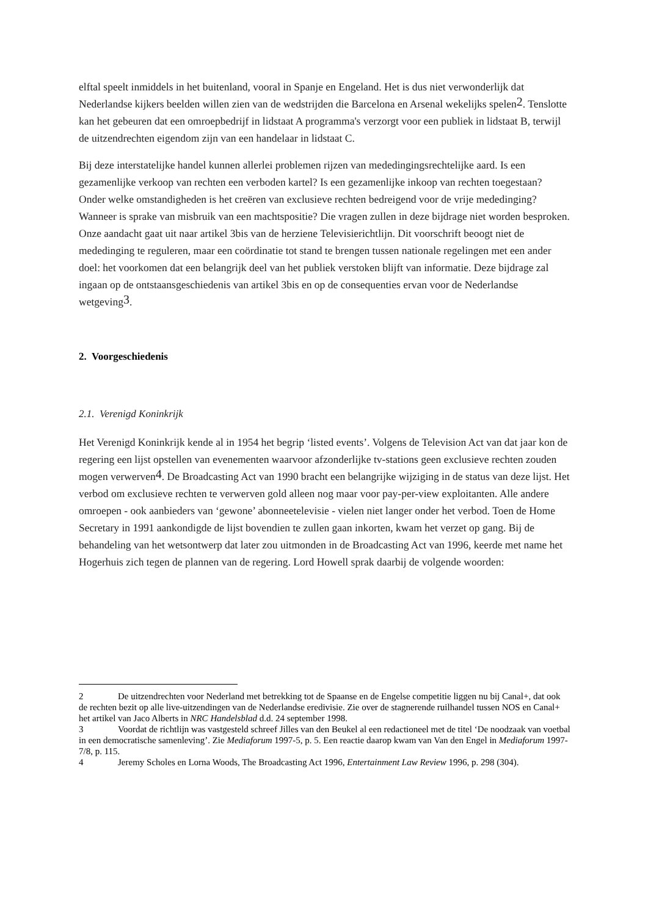elftal speelt inmiddels in het buitenland, vooral in Spanje en Engeland. Het is dus niet verwonderlijk dat Nederlandse kijkers beelden willen zien van de wedstrijden die Barcelona en Arsenal wekelijks spelen2. Tenslotte kan het gebeuren dat een omroepbedrijf in lidstaat A programma's verzorgt voor een publiek in lidstaat B, terwijl de uitzendrechten eigendom zijn van een handelaar in lidstaat C.
Bij deze interstatelijke handel kunnen allerlei problemen rijzen van mededingingsrechtelijke aard. Is een gezamenlijke verkoop van rechten een verboden kartel? Is een gezamenlijke inkoop van rechten toegestaan? Onder welke omstandigheden is het creëren van exclusieve rechten bedreigend voor de vrije mededinging? Wanneer is sprake van misbruik van een machtspositie? Die vragen zullen in deze bijdrage niet worden besproken. Onze aandacht gaat uit naar artikel 3bis van de herziene Televisierichtlijn. Dit voorschrift beoogt niet de mededinging te reguleren, maar een coördinatie tot stand te brengen tussen nationale regelingen met een ander doel: het voorkomen dat een belangrijk deel van het publiek verstoken blijft van informatie. Deze bijdrage zal ingaan op de ontstaansgeschiedenis van artikel 3bis en op de consequenties ervan voor de Nederlandse wetgeving3.
2. Voorgeschiedenis
2.1. Verenigd Koninkrijk
Het Verenigd Koninkrijk kende al in 1954 het begrip ‘listed events’. Volgens de Television Act van dat jaar kon de regering een lijst opstellen van evenementen waarvoor afzonderlijke tv-stations geen exclusieve rechten zouden mogen verwerven4. De Broadcasting Act van 1990 bracht een belangrijke wijziging in de status van deze lijst. Het verbod om exclusieve rechten te verwerven gold alleen nog maar voor pay-per-view exploitanten. Alle andere omroepen - ook aanbieders van ‘gewone’ abonneetelevisie - vielen niet langer onder het verbod. Toen de Home Secretary in 1991 aankondigde de lijst bovendien te zullen gaan inkorten, kwam het verzet op gang. Bij de behandeling van het wetsontwerp dat later zou uitmonden in de Broadcasting Act van 1996, keerde met name het Hogerhuis zich tegen de plannen van de regering. Lord Howell sprak daarbij de volgende woorden:
2 De uitzendrechten voor Nederland met betrekking tot de Spaanse en de Engelse competitie liggen nu bij Canal+, dat ook de rechten bezit op alle live-uitzendingen van de Nederlandse eredivisie. Zie over de stagnerende ruilhandel tussen NOS en Canal+ het artikel van Jaco Alberts in NRC Handelsblad d.d. 24 september 1998.
3 Voordat de richtlijn was vastgesteld schreef Jilles van den Beukel al een redactioneel met de titel ‘De noodzaak van voetbal in een democratische samenleving’. Zie Mediaforum 1997-5, p. 5. Een reactie daarop kwam van Van den Engel in Mediaforum 1997-7/8, p. 115.
4 Jeremy Scholes en Lorna Woods, The Broadcasting Act 1996, Entertainment Law Review 1996, p. 298 (304).